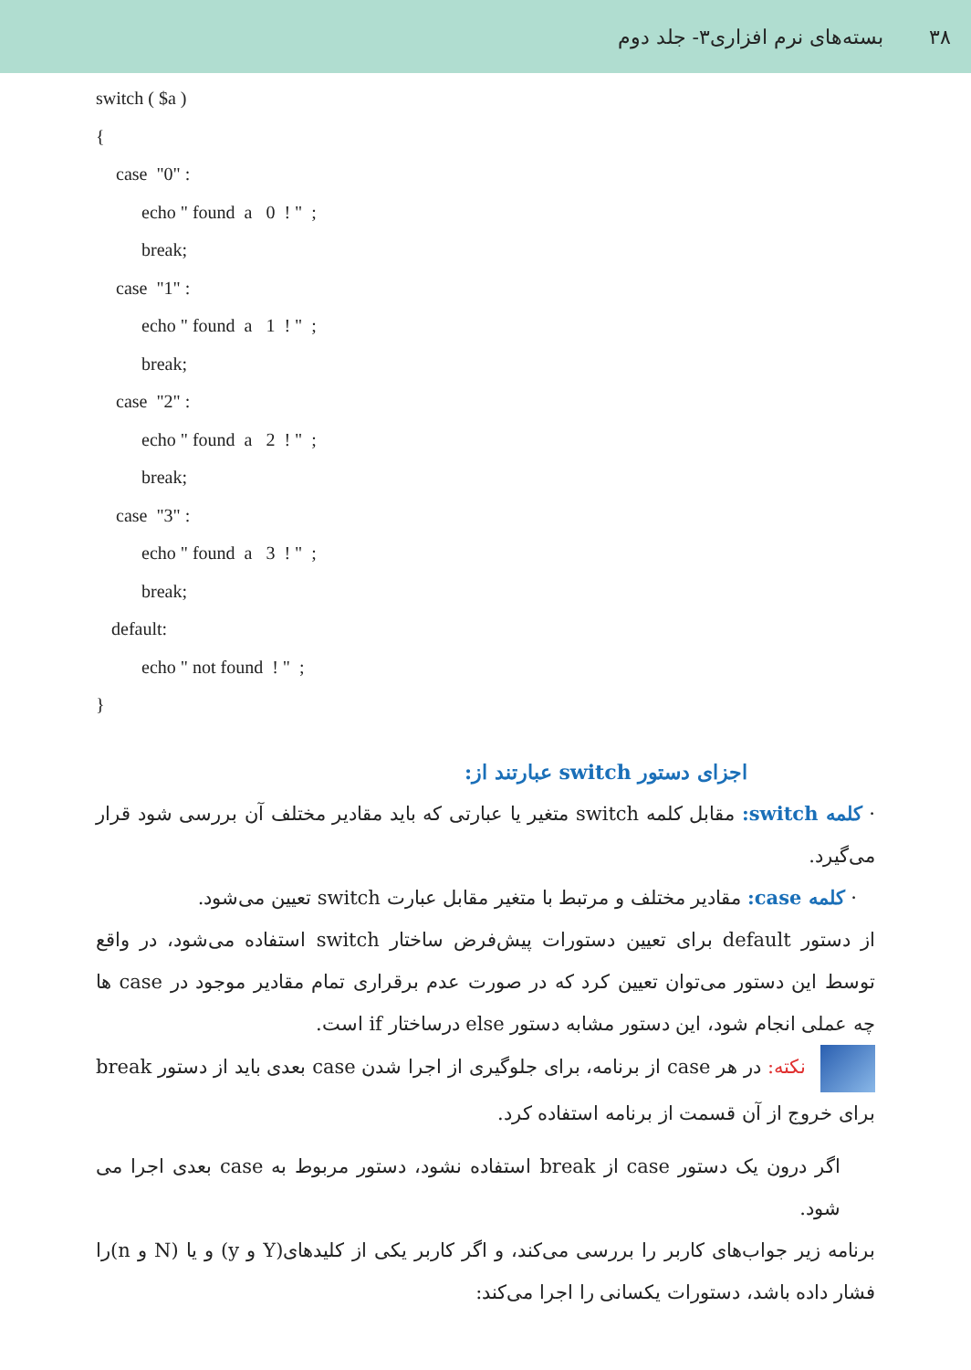۳۸ بسته‌های نرم افزاری۳- جلد دوم
switch ( $a )
{
case "0" :
echo " found a 0 ! " ;
break;
case "1" :
echo " found a 1 ! " ;
break;
case "2" :
echo " found a 2 ! " ;
break;
case "3" :
echo " found a 3 ! " ;
break;
default:
echo " not found ! " ;
}
اجزای دستور switch عبارتند از:
· کلمه switch: مقابل کلمه switch متغیر یا عبارتی که باید مقادیر مختلف آن بررسی شود قرار می‌گیرد.
· کلمه case: مقادیر مختلف و مرتبط با متغیر مقابل عبارت switch تعیین می‌شود.
از دستور default برای تعیین دستورات پیش‌فرض ساختار switch استفاده می‌شود، در واقع توسط این دستور می‌توان تعیین کرد که در صورت عدم برقراری تمام مقادیر موجود در case ها چه عملی انجام شود، این دستور مشابه دستور else درساختار if است.
نکته: در هر case از برنامه، برای جلوگیری از اجرا شدن case بعدی باید از دستور break برای خروج از آن قسمت از برنامه استفاده کرد.
اگر درون یک دستور case از break استفاده نشود، دستور مربوط به case بعدی اجرا می شود.
برنامه زیر جواب‌های کاربر را بررسی می‌کند، و اگر کاربر یکی از کلیدهای(Y و y) و یا (N و n)را فشار داده باشد، دستورات یکسانی را اجرا می‌کند: